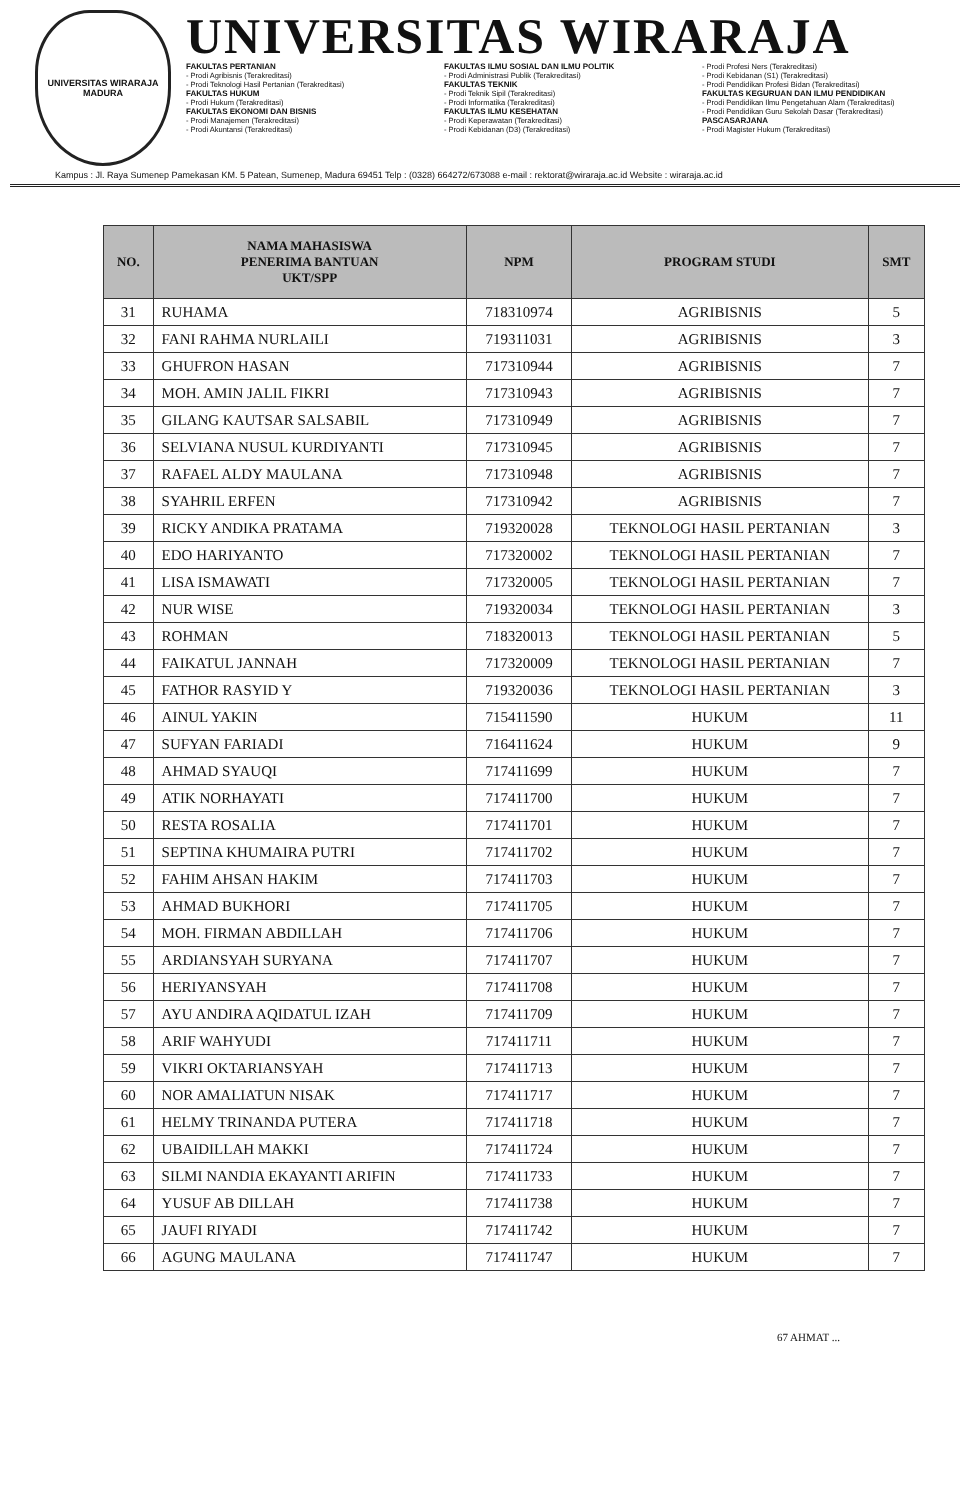UNIVERSITAS WIRARAJA
MADURA
UNIVERSITAS WIRARAJA
FAKULTAS PERTANIAN
- Prodi Agribisnis (Terakreditasi)
- Prodi Teknologi Hasil Pertanian (Terakreditasi)
FAKULTAS HUKUM
- Prodi Hukum (Terakreditasi)
FAKULTAS EKONOMI DAN BISNIS
- Prodi Manajemen (Terakreditasi)
- Prodi Akuntansi (Terakreditasi)
FAKULTAS ILMU SOSIAL DAN ILMU POLITIK
- Prodi Administrasi Publik (Terakreditasi)
FAKULTAS TEKNIK
- Prodi Teknik Sipil (Terakreditasi)
- Prodi Informatika (Terakreditasi)
FAKULTAS ILMU KESEHATAN
- Prodi Keperawatan (Terakreditasi)
- Prodi Kebidanan (D3) (Terakreditasi)
- Prodi Profesi Ners (Terakreditasi)
- Prodi Kebidanan (S1) (Terakreditasi)
- Prodi Pendidikan Profesi Bidan (Terakreditasi)
FAKULTAS KEGURUAN DAN ILMU PENDIDIKAN
- Prodi Pendidikan Ilmu Pengetahuan Alam (Terakreditasi)
- Prodi Pendidikan Guru Sekolah Dasar (Terakreditasi)
PASCASARJANA
- Prodi Magister Hukum (Terakreditasi)
Kampus : Jl. Raya Sumenep Pamekasan KM. 5 Patean, Sumenep, Madura 69451 Telp : (0328) 664272/673088 e-mail : rektorat@wiraraja.ac.id Website : wiraraja.ac.id
| NO. | NAMA MAHASISWA PENERIMA BANTUAN UKT/SPP | NPM | PROGRAM STUDI | SMT |
| --- | --- | --- | --- | --- |
| 31 | RUHAMA | 718310974 | AGRIBISNIS | 5 |
| 32 | FANI RAHMA NURLAILI | 719311031 | AGRIBISNIS | 3 |
| 33 | GHUFRON HASAN | 717310944 | AGRIBISNIS | 7 |
| 34 | MOH. AMIN JALIL FIKRI | 717310943 | AGRIBISNIS | 7 |
| 35 | GILANG KAUTSAR SALSABIL | 717310949 | AGRIBISNIS | 7 |
| 36 | SELVIANA NUSUL KURDIYANTI | 717310945 | AGRIBISNIS | 7 |
| 37 | RAFAEL ALDY MAULANA | 717310948 | AGRIBISNIS | 7 |
| 38 | SYAHRIL ERFEN | 717310942 | AGRIBISNIS | 7 |
| 39 | RICKY ANDIKA PRATAMA | 719320028 | TEKNOLOGI HASIL PERTANIAN | 3 |
| 40 | EDO HARIYANTO | 717320002 | TEKNOLOGI HASIL PERTANIAN | 7 |
| 41 | LISA ISMAWATI | 717320005 | TEKNOLOGI HASIL PERTANIAN | 7 |
| 42 | NUR WISE | 719320034 | TEKNOLOGI HASIL PERTANIAN | 3 |
| 43 | ROHMAN | 718320013 | TEKNOLOGI HASIL PERTANIAN | 5 |
| 44 | FAIKATUL JANNAH | 717320009 | TEKNOLOGI HASIL PERTANIAN | 7 |
| 45 | FATHOR RASYID Y | 719320036 | TEKNOLOGI HASIL PERTANIAN | 3 |
| 46 | AINUL YAKIN | 715411590 | HUKUM | 11 |
| 47 | SUFYAN FARIADI | 716411624 | HUKUM | 9 |
| 48 | AHMAD SYAUQI | 717411699 | HUKUM | 7 |
| 49 | ATIK NORHAYATI | 717411700 | HUKUM | 7 |
| 50 | RESTA ROSALIA | 717411701 | HUKUM | 7 |
| 51 | SEPTINA KHUMAIRA PUTRI | 717411702 | HUKUM | 7 |
| 52 | FAHIM AHSAN HAKIM | 717411703 | HUKUM | 7 |
| 53 | AHMAD BUKHORI | 717411705 | HUKUM | 7 |
| 54 | MOH. FIRMAN ABDILLAH | 717411706 | HUKUM | 7 |
| 55 | ARDIANSYAH SURYANA | 717411707 | HUKUM | 7 |
| 56 | HERIYANSYAH | 717411708 | HUKUM | 7 |
| 57 | AYU ANDIRA AQIDATUL IZAH | 717411709 | HUKUM | 7 |
| 58 | ARIF WAHYUDI | 717411711 | HUKUM | 7 |
| 59 | VIKRI OKTARIANSYAH | 717411713 | HUKUM | 7 |
| 60 | NOR AMALIATUN NISAK | 717411717 | HUKUM | 7 |
| 61 | HELMY TRINANDA PUTERA | 717411718 | HUKUM | 7 |
| 62 | UBAIDILLAH MAKKI | 717411724 | HUKUM | 7 |
| 63 | SILMI NANDIA EKAYANTI ARIFIN | 717411733 | HUKUM | 7 |
| 64 | YUSUF AB DILLAH | 717411738 | HUKUM | 7 |
| 65 | JAUFI RIYADI | 717411742 | HUKUM | 7 |
| 66 | AGUNG MAULANA | 717411747 | HUKUM | 7 |
67 AHMAT ...